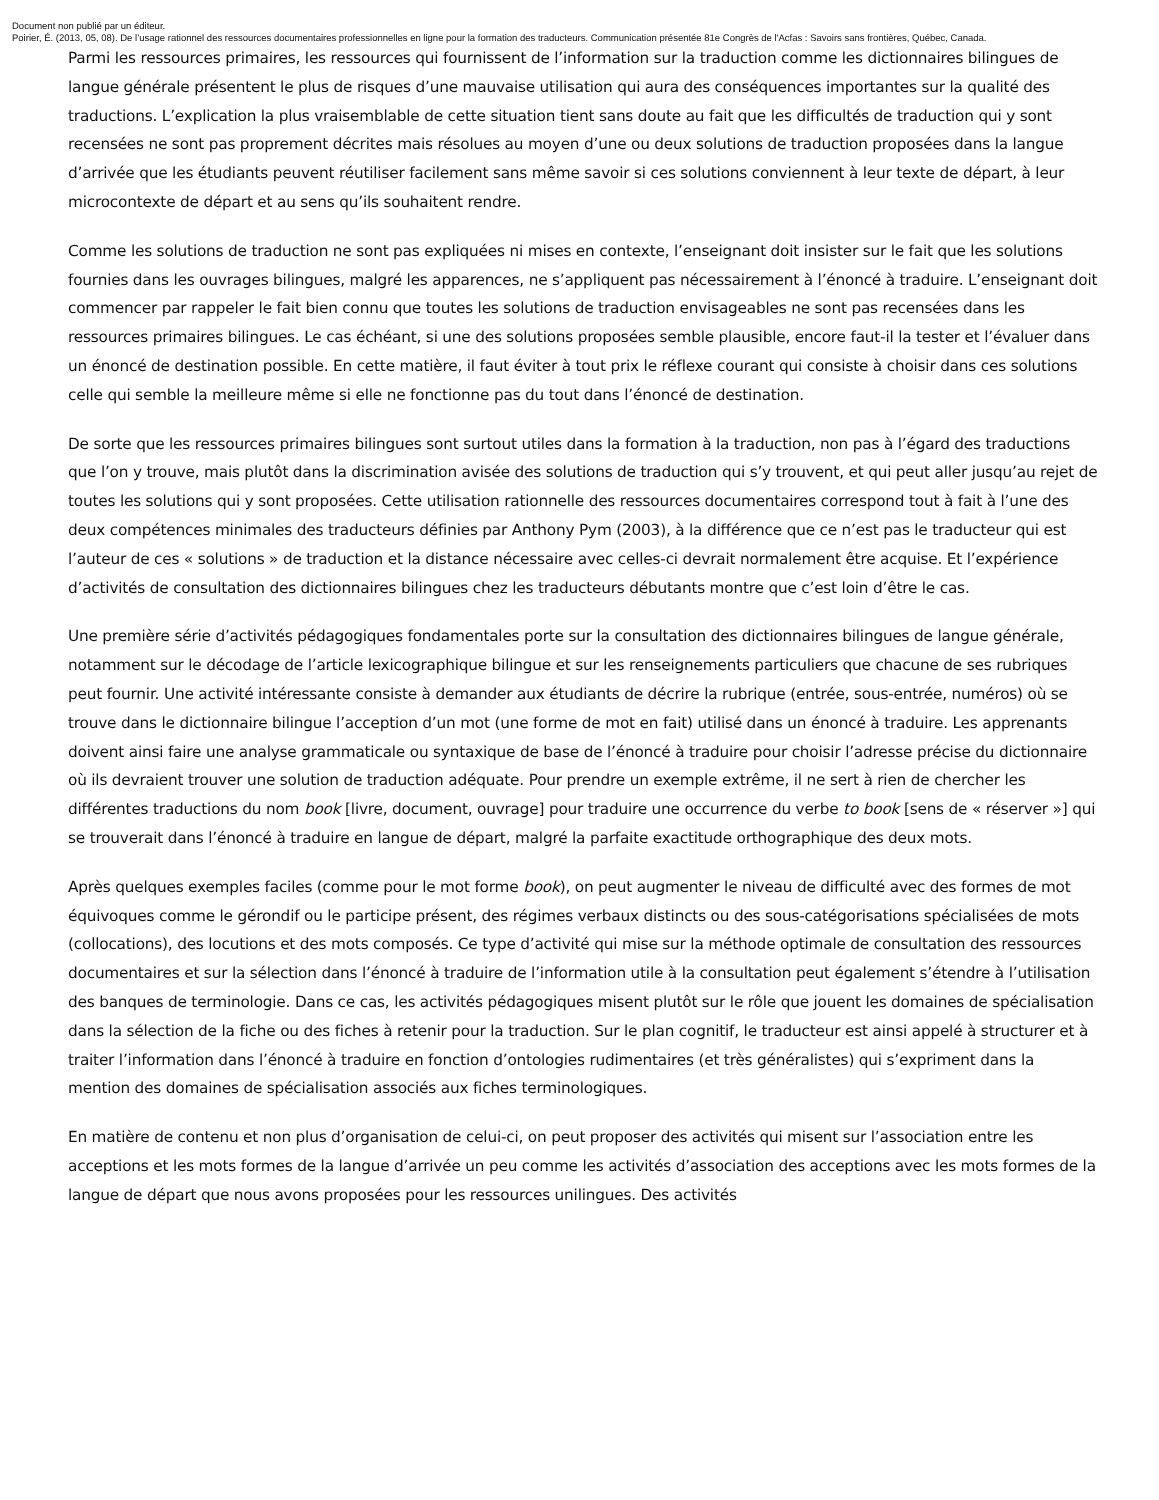Document non publié par un éditeur.
Poirier, É. (2013, 05, 08). De l’usage rationnel des ressources documentaires professionnelles en ligne pour la formation des traducteurs. Communication présentée 81e Congrès de l'Acfas : Savoirs sans frontières, Québec, Canada.
Parmi les ressources primaires, les ressources qui fournissent de l’information sur la traduction comme les dictionnaires bilingues de langue générale présentent le plus de risques d’une mauvaise utilisation qui aura des conséquences importantes sur la qualité des traductions. L’explication la plus vraisemblable de cette situation tient sans doute au fait que les difficultés de traduction qui y sont recensées ne sont pas proprement décrites mais résolues au moyen d’une ou deux solutions de traduction proposées dans la langue d’arrivée que les étudiants peuvent réutiliser facilement sans même savoir si ces solutions conviennent à leur texte de départ, à leur microcontexte de départ et au sens qu’ils souhaitent rendre.
Comme les solutions de traduction ne sont pas expliquées ni mises en contexte, l’enseignant doit insister sur le fait que les solutions fournies dans les ouvrages bilingues, malgré les apparences, ne s’appliquent pas nécessairement à l’énoncé à traduire. L’enseignant doit commencer par rappeler le fait bien connu que toutes les solutions de traduction envisageables ne sont pas recensées dans les ressources primaires bilingues. Le cas échéant, si une des solutions proposées semble plausible, encore faut-il la tester et l’évaluer dans un énoncé de destination possible. En cette matière, il faut éviter à tout prix le réflexe courant qui consiste à choisir dans ces solutions celle qui semble la meilleure même si elle ne fonctionne pas du tout dans l’énoncé de destination.
De sorte que les ressources primaires bilingues sont surtout utiles dans la formation à la traduction, non pas à l’égard des traductions que l’on y trouve, mais plutôt dans la discrimination avisée des solutions de traduction qui s’y trouvent, et qui peut aller jusqu’au rejet de toutes les solutions qui y sont proposées. Cette utilisation rationnelle des ressources documentaires correspond tout à fait à l’une des deux compétences minimales des traducteurs définies par Anthony Pym (2003), à la différence que ce n’est pas le traducteur qui est l’auteur de ces « solutions » de traduction et la distance nécessaire avec celles-ci devrait normalement être acquise. Et l’expérience d’activités de consultation des dictionnaires bilingues chez les traducteurs débutants montre que c’est loin d’être le cas.
Une première série d’activités pédagogiques fondamentales porte sur la consultation des dictionnaires bilingues de langue générale, notamment sur le décodage de l’article lexicographique bilingue et sur les renseignements particuliers que chacune de ses rubriques peut fournir. Une activité intéressante consiste à demander aux étudiants de décrire la rubrique (entrée, sous-entrée, numéros) où se trouve dans le dictionnaire bilingue l’acception d’un mot (une forme de mot en fait) utilisé dans un énoncé à traduire. Les apprenants doivent ainsi faire une analyse grammaticale ou syntaxique de base de l’énoncé à traduire pour choisir l’adresse précise du dictionnaire où ils devraient trouver une solution de traduction adéquate. Pour prendre un exemple extrême, il ne sert à rien de chercher les différentes traductions du nom book [livre, document, ouvrage] pour traduire une occurrence du verbe to book [sens de « réserver »] qui se trouverait dans l’énoncé à traduire en langue de départ, malgré la parfaite exactitude orthographique des deux mots.
Après quelques exemples faciles (comme pour le mot forme book), on peut augmenter le niveau de difficulté avec des formes de mot équivoques comme le gérondif ou le participe présent, des régimes verbaux distincts ou des sous-catégorisations spécialisées de mots (collocations), des locutions et des mots composés. Ce type d’activité qui mise sur la méthode optimale de consultation des ressources documentaires et sur la sélection dans l’énoncé à traduire de l’information utile à la consultation peut également s’étendre à l’utilisation des banques de terminologie. Dans ce cas, les activités pédagogiques misent plutôt sur le rôle que jouent les domaines de spécialisation dans la sélection de la fiche ou des fiches à retenir pour la traduction. Sur le plan cognitif, le traducteur est ainsi appelé à structurer et à traiter l’information dans l’énoncé à traduire en fonction d’ontologies rudimentaires (et très généralistes) qui s’expriment dans la mention des domaines de spécialisation associés aux fiches terminologiques.
En matière de contenu et non plus d’organisation de celui-ci, on peut proposer des activités qui misent sur l’association entre les acceptions et les mots formes de la langue d’arrivée un peu comme les activités d’association des acceptions avec les mots formes de la langue de départ que nous avons proposées pour les ressources unilingues. Des activités